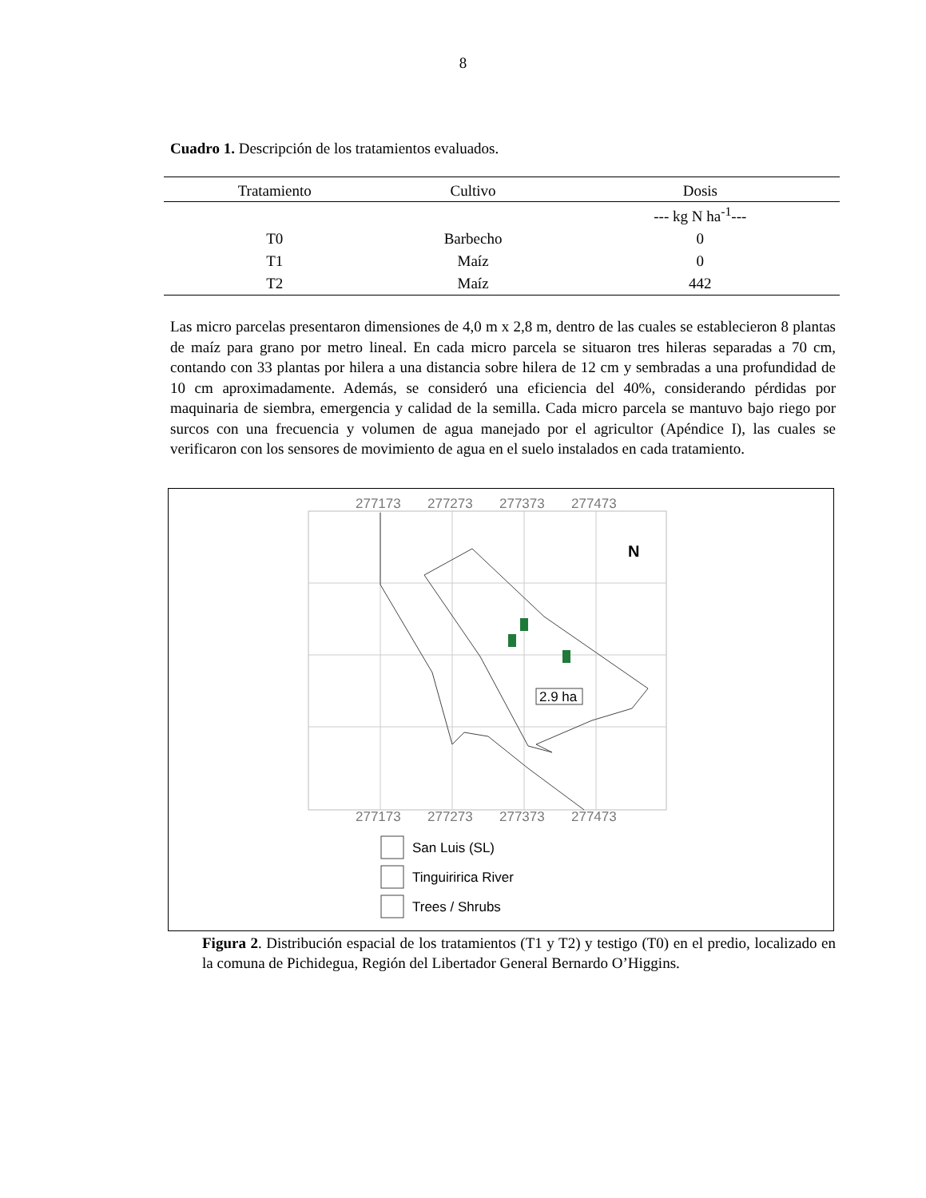8
Cuadro 1. Descripción de los tratamientos evaluados.
| Tratamiento | Cultivo | Dosis |
| --- | --- | --- |
| | | --- kg N ha<sup>-1</sup>--- |
| T0 | Barbecho | 0 |
| T1 | Maíz | 0 |
| T2 | Maíz | 442 |
Las micro parcelas presentaron dimensiones de 4,0 m x 2,8 m, dentro de las cuales se establecieron 8 plantas de maíz para grano por metro lineal. En cada micro parcela se situaron tres hileras separadas a 70 cm, contando con 33 plantas por hilera a una distancia sobre hilera de 12 cm y sembradas a una profundidad de 10 cm aproximadamente. Además, se consideró una eficiencia del 40%, considerando pérdidas por maquinaria de siembra, emergencia y calidad de la semilla. Cada micro parcela se mantuvo bajo riego por surcos con una frecuencia y volumen de agua manejado por el agricultor (Apéndice I), las cuales se verificaron con los sensores de movimiento de agua en el suelo instalados en cada tratamiento.
277173
277273
277373
277473
277173
277273
277373
277473
2.9 ha
N
San Luis (SL)
Tinguiririca River
Trees / Shrubs
Figura 2. Distribución espacial de los tratamientos (T1 y T2) y testigo (T0) en el predio, localizado en la comuna de Pichidegua, Región del Libertador General Bernardo O’Higgins.